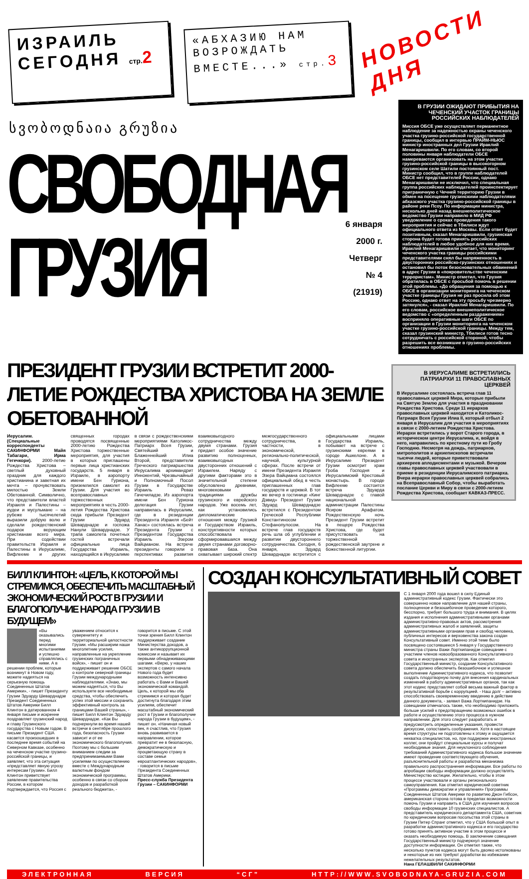ИЗРАИЛЬ
СЕГОДНЯ стр. 2
«АБХАЗИЮ НАМ ВОЗРОЖДАТЬ ВМЕСТЕ...» стр. 3
НОВОСТИ
ДНЯ
სვობოდნაია გრუზია
СВОБОДНАЯ
ГРУЗИЯ
6 января
2000 г.
Четверг
№ 4
(21919)
В ГРУЗИИ ОЖИДАЮТ ПРИБЫТИЯ НА ЧЕЧЕНСКИЙ УЧАСТОК ГРАНИЦЫ РОССИЙСКИХ НАБЛЮДАТЕЛЕЙ
Миссия ОБСЕ уже осуществляет перманентное наблюдение за надежностью охраны чеченского участка грузино-российской государственной границы, сообщил в интервью ПРАЙМ-НЬЮС министр иностранных дел Грузии Ираклий Менагаришвили. По его словам, со второй половины января наблюдатели ОБСЕ намереваются организовать на этом участке грузино-российской границы в высокогорном грузинском селе Шатили постоянный пост. Министр сообщил, что в группе наблюдателей ОБСЕ нет представителей России, однако Менагаришвили не исключил, что специальная группа российских наблюдателей проинспектирует приграничную с Чечней территорию Грузии в обмен на посещение грузинскими наблюдателями абхазского участка грузино-российской границы в районе реки Псоу. По информации министра, несколько дней назад внешнеполитическое ведомство Грузии направило в МИД РФ уведомление о сроках проведения такого мероприятия и сейчас в Тбилиси ждут официального ответа из Москвы. Если ответ будет позитивным, сказал Менагаришвили, грузинская сторона будет готова принять российских наблюдателей в любое удобное для них время. Ираклий Менагаришвили считает, что мониторинг чеченского участка границы российскими представителями снял бы напряженность в двусторонних российско-грузинских отношениях и остановил бы поток безосновательных обвинений в адрес Грузии в «покровительстве чеченским террористам». Министр отметил, что Грузия обратилась в ОБСЕ с просьбой помочь в решении этой проблемы. «До обращения за помощью к ОБСЕ в организации мониторинга на чеченском участке границы Грузия не раз просила об этом Россию, однако ответ на эту просьбу чрезмерно затянулся», - сказал Ираклий Менагаришвили. По его словам, российское внешнеполитическое ведомство с «определенным раздражением» восприняло оперативные шаги ОБСЕ по организации в Грузии мониторинга на чеченском участке грузино-российской границы. Между тем, сказал грузинский министр, Тбилиси готов тесно сотрудничать с российской стороной, чтобы разрешить все возникшие в грузино-российских отношениях проблемы.
ПРЕЗИДЕНТ ГРУЗИИ ВСТРЕТИТ 2000-ЛЕТИЕ РОЖДЕСТВА ХРИСТОВА НА ЗЕМЛЕ ОБЕТОВАННОЙ
Иерусалим. (Специальные корреспонденты САКИНФОРМИ Майя Табагари, Ирма Гегечкори). 2000-летие Рождества Христова – светлый духовный праздник для каждого христианина и заветная их мечта – прочувствовать милостью Земли Обетованной. Символично, что представители властей Израиля и Палестины – иудеи и мусульмане – на рубеже тысячелетий выразили добрую волю и сделали рождественский подарок верующим христианам всего мира. При содействии правительств Израиля и Палестины в Иерусалиме, Вифлееме и других священных городах проводятся посвященные 2000-летию Рождества Христова торжественные мероприятия, для участия в которых приглашены первые лица христианских государств. 5 января в Израиле, в аэропорту имени Бен Гуриона, приземлился самолет из Грузии. Для участия во всеправославных торжественных мероприятиях в честь 2000-летия Рождества Христова сюда прибыли Президент Грузии Эдуард Шеварднадзе и госпожа Нанули Шеварднадзе. У трапа самолета почетных гостей встречали официальные лица Государства Израиль, находящийся в Иерусалиме в связи с рождественскими мероприятиями Католикос-Патриарх Всея Грузии, Святейший и Блаженнейший Илиа Второй, представители Греческого патриаршества Иерусалима архимандрит Иннокентий, Чрезвычайный и Полномочный Посол Грузии в Государстве Израиль Реваз Гачечиладзе. Из аэропорта имени Бен Гуриона делегация Грузии направилась в Иерусалим, где в резиденции Президента Израиля «Бейт Ханас» состоялась встреча Президента Грузии с Президентом Государства Израиль Эзером Вайцманом. На встрече президенты говорили о перспективах развития взаимовыгодного сотрудничества между двумя странами. Грузия придает особое значение развитию полноценных, взаимовыгодных двусторонних отношений с Израилем. Наряду с другими факторами это в значительной степени обусловлено древними, многовековыми традициями дружбы грузинского и еврейского народов. Уже восемь лет, как установились дипломатические отношения между Грузией и Государством Израиль, конструктивности которых способствовала сформировавшаяся между двумя странами договорно-правовая база. Она охватывает широкий спектр межгосударственного сотрудничества, в частности, в экономической, регионально-политической, научной, культурной сферах. После встречи от имени Президента Израиля Эзера Вайцмана состоялся официальный обед в честь приглашенных глав государств и церквей. В тот же вечер в гостинице «Кинг Дэвид» Президент Грузии Эдуард Шеварднадзе встретился с Президентом Греческой Республики Константиносом Стефанопулосом. На встрече глав государств речь шла об углублении и развитии двустороннего сотрудничества. Сегодня, 6 января, Эдуард Шеварднадзе встретится с официальными лицами Государства Израиль, побывает на встрече с грузинскими евреями в городе Ашкелоне. А в Иерусалиме Президент Грузии осмотрит храм Гроба Господня и Иерусалимский Крестовый монастырь. В городе Вифлееме состоится встреча Эдуарда Шеварднадзе с главой национальной администрации Палестины Ясиром Арафатом. Рождественскую ночь Президент Грузии встретит в пещере Рождества Христова, где будет присутствовать на торжественной рождественской заутрене и божественной литургии.
В ИЕРУСАЛИМЕ ВСТРЕТИЛИСЬ ПАТРИАРХИ 11 ПРАВОСЛАВНЫХ ЦЕРКВЕЙ
В Иерусалиме состоялась встреча глав 11 православных церквей Мира, которые прибыли на Святую Землю для участия в праздновании Рождества Христова. Среди 11 иерархов православных церквей находится и Католикос-Патриарх Всея Грузии Илиа II, который отбыл 2 января в Иерусалим для участия в мероприятиях в связи с 2000-летием Рождества Христова. Иерархи встретились у ворот Старого города, в историческом центре Иерусалима, и, войдя в него, направились по крестному пути ко Гробу Господню. Несмотря на дождь, патриархов, митрополитов и архиепископов встречали тысячи людей, которые приветствовали архиереев аплодисментами и музыкой. Вечером главы православных церквей участвовали в приеме в резиденции Иерусалимского патриарха. Вчера иерархи православных церквей собрались на Всеправославный Собор, чтобы выработать послание Церкви и Миру в связи с 2000-летием Рождества Христова, сообщает КАВКАЗ-ПРЕСС.
БИЛЛ КЛИНТОН: «ЦЕЛЬ, К КОТОРОЙ МЫ СТРЕМИМСЯ, ОБЕСПЕЧИТЬ МАСШТАБНЫЙ ЭКОНОМИЧЕСКИЙ РОСТ В ГРУЗИИ И БЛАГОПОЛУЧИЕ НАРОДА ГРУЗИИ В БУДУЩЕМ»
«Вы оказывались перед многими испытаниями и успешно справлялись с ними. А в решении проблем, которые возникнут в Новом году, можете надеяться на серьезную помощь Соединенных Штатов Америки», - пишет Президенту Грузии Эдуарду Шеварднадзе Президент Соединенных Штатов Америки Билл Клинтон в датированном 4 января письме и искренне поздравляет грузинский народ и главу Грузинского государства с Новым годом. В письме Президент США касается произошедших в последнее время событий на Северном Кавказе, особенно на чеченском участке грузино-российской границы, и заявляет, что эта ситуация «представляет явную угрозу интересам Грузии». Билл Клинтон приветствует заявление правительства России, в котором подтверждается, что Россия с уважением относится к суверенитету и территориальной целостности Грузии. «Мы расширим наши многолетние усилия, направленные на укрепление грузинских пограничных войск», - пишет он и поддерживает решение ОБСЕ о контроле северной границы Грузии международными наблюдателями. «Знаю, мы можем надеяться, что Вы используете все необходимые средства, чтобы обеспечить успех этой миссии и сохранить эффективный контроль за границами Вашей страны», - пишет Билл Клинтон Эдуарду Шеварднадзе. «Как Вы подчеркнули во время нашей встречи в сентябре прошлого года, безопасность Грузии зависит и от ее экономического благополучия. Поэтому мы с большим вниманием следим за предпринимаемыми Вами усилиями по осуществлению вместе с Международным валютным фондом экономической программы, особенно в связи со сбором доходов и разработкой реального бюджета», - говорится в письме. С этой точки зрения Билл Клинтон поддерживает создание Министерства доходов, а также антикоррупционной комиссии и называет их первыми обнадеживающими шагами. «Верю, у наших экспертов с самого начала Нового года будет возможность интенсивно работать с Вами и Вашей экономической командой. Цель, к которой мы оба стремимся и которая будет достигнута благодаря этим усилиям, обеспечит масштабный экономический рост в Грузии и благополучие народа Грузии в будущем», - пишет он. «Начиная новый век, я счастлив, что Грузия вновь развивается в направлении, которое превратит ее в безопасную, демократическую и процветающую страну в составе семьи евроатлантических народов», - говорится в письме Президента Соединенных Штатов Америки.
Пресс-служба Президента Грузии – САКИНФОРМИ
СОЗДАН КОНСУЛЬТАТИВНЫЙ СОВЕТ
С 1 января 2000 года вошел в силу Единый административный кодекс Грузии. Фактически это совершенно новое направление для нашей страны, полноценное и безошибочное проведение которого, бесспорно, требует большого труда и внимания. В целях издания и исполнения административными органами административно-правовых актов, рассмотрения административных жалоб и заявлений, защиты административными органами прав и свобод человека, публичных интересов и верховенства закона создан Консультативный совет. Именно этой теме было посвящено состоявшееся 5 января у Государственного министра страны Важи Лорткипанидзе совещание с участием членов новообразованного Консультативного совета и иностранных экспертов. Как отметил Государственный министр, создание Консультативного совета должно обеспечить безошибочное и успешное выполнение Административного кодекса, что позволит создать плодотворную почву для внесения кардинальных изменений в работу административных органов, так как этот кодекс представляет собой весьма важный фактор в результативной борьбе с коррупцией. - Наш долг – активно способствовать своевременному введению в действие данного документа, - заявил Важа Лорткипанидзе. На совещании отмечалось также, что необходимо приложить больше усилий к предотвращению возможных ошибок в работе и осуществлению этого процесса в нужном направлении. Для этого следует разработать и предусмотреть определенные указания, провести дискуссии, сопоставить соображения. Хотя в настоящее время структуры не подготовлены к этому и ощущается нехватка специалистов, но, при поддержке иностранных коллег, они пройдут специальные курсы и получат необходимые знания. Для неуклонного соблюдения требований Административного кодекса большое значение имеют проведение соответствующего обучения, разъяснительной работы и разработка механизма правильного распространения информации. Все работы по апробации свободы информации должно осуществлять Министерство юстиции. Желательно, чтобы в этом процессе участвовали и органы регионального самоуправления. Как отметил юридический советник «Программы демократии и управления» Программы Соединенных Штатов Америки по развитию Джон Гибсон, американская сторона готова в пределах возможности помочь Грузии и направить в США для изучения вопросов свободы информации 10 грузинских специалистов. А представитель юридического департамента США, советник по юридическим вопросам посольства этой страны в Грузии Питер Спранг отметил, что у США большой опыт в разработке административного кодекса и его государство готово принять активное участие в этом процессе и оказать необходимую помощь. В заключение совещания Государственный министр подчеркнул значение доступности информации. Он отметил также, что несколько пунктов кодекса могут быть двояко истолкованы и некоторые из них требуют доработки во избежание нежелательных результатов.
Нана ГЕЛАШВИЛИ САКИНФОРМИ
ЭЛЕКТРОННАЯ ВЕРСИЯ “СГ” HTTP://WWW.SVOBODNAYA-GRUZIA.COM